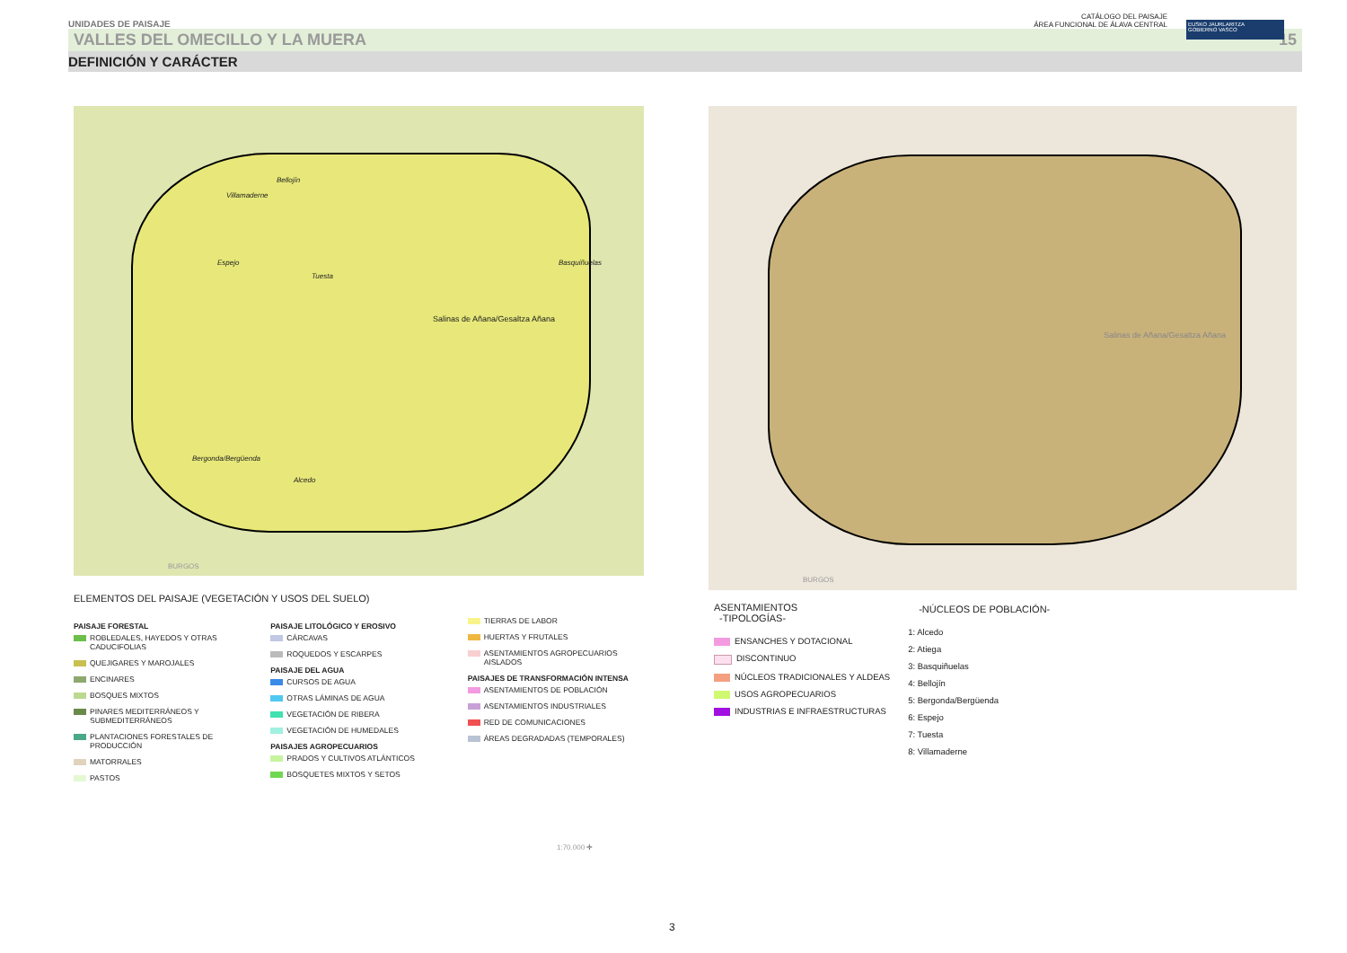UNIDADES DE PAISAJE CATÁLOGO DEL PAISAJE
ÁREA FUNCIONAL DE ÁLAVA CENTRAL
EUSKO JAURLARITZA
GOBIERNO VASCO
VALLES DEL OMECILLO Y LA MUERA 15
DEFINICIÓN Y CARÁCTER
Villamaderne
Bellojín
Espejo
Tuesta
Basquiñuelas
Salinas de Añana/Gesaltza Añana
Bergonda/Bergüenda
Alcedo
BURGOS
Salinas de Añana/Gesaltza Añana
BURGOS
ELEMENTOS DEL PAISAJE (VEGETACIÓN Y USOS DEL SUELO)
PAISAJE FORESTAL
ROBLEDALES, HAYEDOS Y OTRAS CADUCIFOLIAS
QUEJIGARES Y MAROJALES
ENCINARES
BOSQUES MIXTOS
PINARES MEDITERRÁNEOS Y SUBMEDITERRÁNEOS
PLANTACIONES FORESTALES DE PRODUCCIÓN
MATORRALES
PASTOS
PAISAJE LITOLÓGICO Y EROSIVO
CÁRCAVAS
ROQUEDOS Y ESCARPES
PAISAJE DEL AGUA
CURSOS DE AGUA
OTRAS LÁMINAS DE AGUA
VEGETACIÓN DE RIBERA
VEGETACIÓN DE HUMEDALES
PAISAJES AGROPECUARIOS
PRADOS Y CULTIVOS ATLÁNTICOS
BOSQUETES MIXTOS Y SETOS
TIERRAS DE LABOR
HUERTAS Y FRUTALES
ASENTAMIENTOS AGROPECUARIOS AISLADOS
PAISAJES DE TRANSFORMACIÓN INTENSA
ASENTAMIENTOS DE POBLACIÓN
ASENTAMIENTOS INDUSTRIALES
RED DE COMUNICACIONES
ÁREAS DEGRADADAS (TEMPORALES)
1:70.000 ✛
ASENTAMIENTOS
-TIPOLOGÍAS-
ENSANCHES Y DOTACIONAL
DISCONTINUO
NÚCLEOS TRADICIONALES Y ALDEAS
USOS AGROPECUARIOS
INDUSTRIAS E INFRAESTRUCTURAS
-NÚCLEOS DE POBLACIÓN-
1: Alcedo
2: Atiega
3: Basquiñuelas
4: Bellojín
5: Bergonda/Bergüenda
6: Espejo
7: Tuesta
8: Villamaderne
3